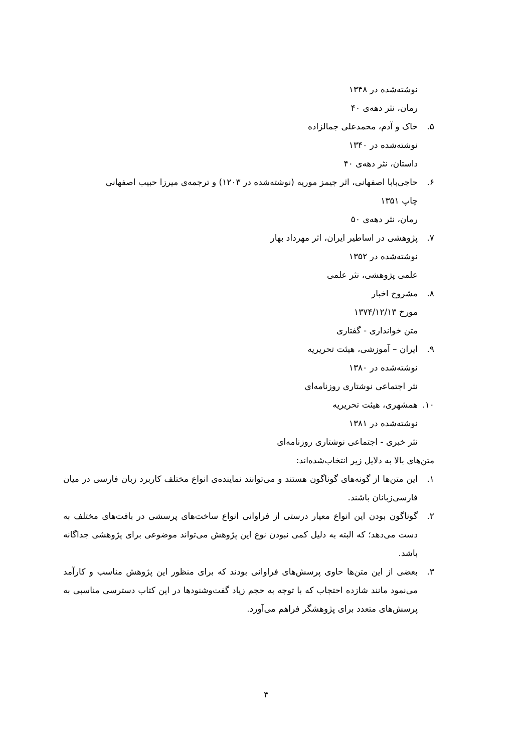نوشته‌شده در ۱۳۴۸
رمان، نثر دهه‌ی ۴۰
۵. خاک و آدم، محمدعلی جمالزاده
نوشته‌شده در ۱۳۴۰
داستان، نثر دهه‌ی ۴۰
۶. حاجی‌بابا اصفهانی، اثر جیمز موریه (نوشته‌شده در ۱۲۰۳) و ترجمه‌ی میرزا حبیب اصفهانی
چاپ ۱۳۵۱
رمان، نثر دهه‌ی ۵۰
۷. پژوهشی در اساطیر ایران، اثر مهرداد بهار
نوشته‌شده در ۱۳۵۲
علمی پژوهشی، نثر علمی
۸. مشروح اخبار
مورخ ۱۳۷۴/۱۲/۱۳
متن خوانداری - گفتاری
۹. ایران – آموزشی، هیئت تحریریه
نوشته‌شده در ۱۳۸۰
نثر اجتماعی نوشتاری روزنامه‌ای
۱۰. همشهری، هیئت تحریریه
نوشته‌شده در ۱۳۸۱
نثر خبری - اجتماعی نوشتاری روزنامه‌ای
متن‌های بالا به دلایل زیر انتخاب‌شده‌اند:
۱. این متن‌ها از گونه‌های گوناگون هستند و می‌توانند نماینده‌ی انواع مختلف کاربرد زبان فارسی در میان فارسی‌زبانان باشند.
۲. گوناگون بودن این انواع معیار درستی از فراوانی انواع ساخت‌های پرسشی در بافت‌های مختلف به دست می‌دهد؛ که البته به دلیل کمی نبودن نوع این پژوهش می‌تواند موضوعی برای پژوهشی جداگانه باشد.
۳. بعضی از این متن‌ها حاوی پرسش‌های فراوانی بودند که برای منظور این پژوهش مناسب و کارآمد می‌نمود مانند شازده احتجاب که با توجه به حجم زیاد گفت‌وشنودها در این کتاب دسترسی مناسبی به پرسش‌های متعدد برای پژوهشگر فراهم می‌آورد.
۴